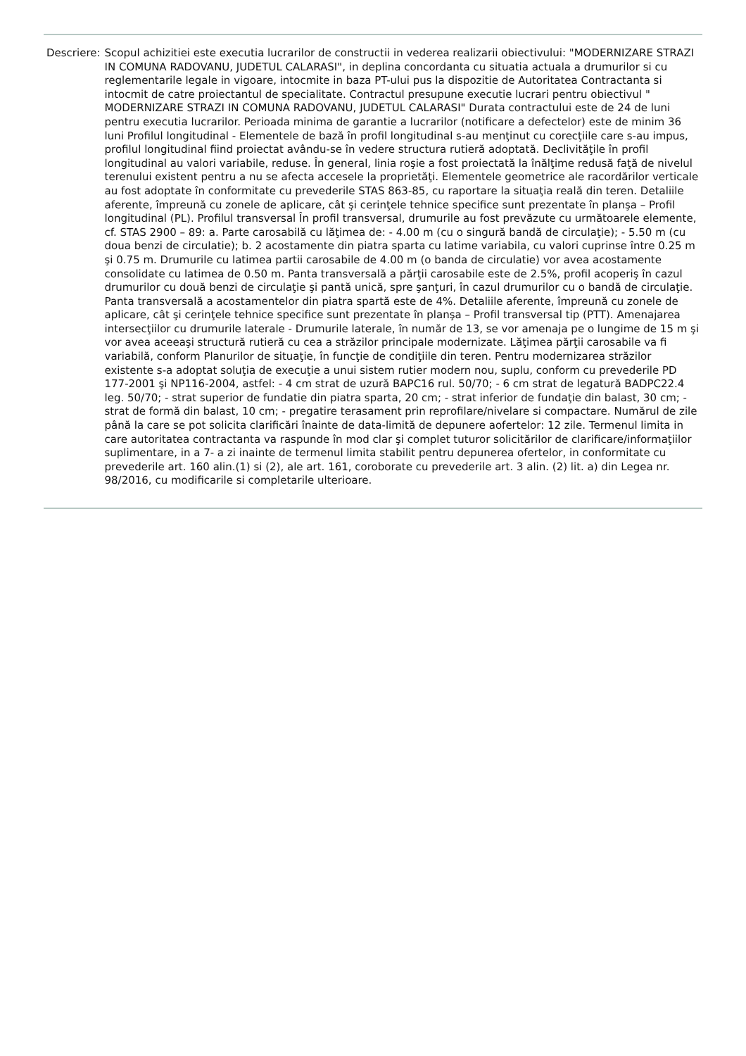| Descriere: | Scopul achizitiei este executia lucrarilor de constructii in vederea realizarii obiectivului: "MODERNIZARE STRAZI IN COMUNA RADOVANU, JUDETUL CALARASI", in deplina concordanta cu situatia actuala a drumurilor si cu reglementarile legale in vigoare, intocmite in baza PT-ului pus la dispozitie de Autoritatea Contractanta si intocmit de catre proiectantul de specialitate. Contractul presupune executie lucrari pentru obiectivul " MODERNIZARE STRAZI IN COMUNA RADOVANU, JUDETUL CALARASI" Durata contractului este de 24 de luni pentru executia lucrarilor. Perioada minima de garantie a lucrarilor (notificare a defectelor) este de minim 36 luni Profilul longitudinal - Elementele de bază în profil longitudinal s-au menţinut cu corecţiile care s-au impus, profilul longitudinal fiind proiectat avându-se în vedere structura rutieră adoptată. Declivităţile în profil longitudinal au valori variabile, reduse. În general, linia roşie a fost proiectată la înălţime redusă faţă de nivelul terenului existent pentru a nu se afecta accesele la proprietăţi. Elementele geometrice ale racordărilor verticale au fost adoptate în conformitate cu prevederile STAS 863-85, cu raportare la situaţia reală din teren. Detaliile aferente, împreună cu zonele de aplicare, cât şi cerinţele tehnice specifice sunt prezentate în planşa – Profil longitudinal (PL). Profilul transversal În profil transversal, drumurile au fost prevăzute cu următoarele elemente, cf. STAS 2900 – 89: a. Parte carosabilă cu lăţimea de: - 4.00 m (cu o singură bandă de circulaţie); - 5.50 m (cu doua benzi de circulatie); b. 2 acostamente din piatra sparta cu latime variabila, cu valori cuprinse între 0.25 m şi 0.75 m. Drumurile cu latimea partii carosabile de 4.00 m (o banda de circulatie) vor avea acostamente consolidate cu latimea de 0.50 m. Panta transversală a părţii carosabile este de 2.5%, profil acoperiş în cazul drumurilor cu două benzi de circulaţie şi pantă unică, spre şanţuri, în cazul drumurilor cu o bandă de circulaţie. Panta transversală a acostamentelor din piatra spartă este de 4%. Detaliile aferente, împreună cu zonele de aplicare, cât şi cerinţele tehnice specifice sunt prezentate în planşa – Profil transversal tip (PTT). Amenajarea intersecţiilor cu drumurile laterale - Drumurile laterale, în număr de 13, se vor amenaja pe o lungime de 15 m şi vor avea aceeaşi structură rutieră cu cea a străzilor principale modernizate. Lăţimea părţii carosabile va fi variabilă, conform Planurilor de situaţie, în funcţie de condiţiile din teren. Pentru modernizarea străzilor existente s-a adoptat soluţia de execuţie a unui sistem rutier modern nou, suplu, conform cu prevederile PD 177-2001 şi NP116-2004, astfel: - 4 cm strat de uzură BAPC16 rul. 50/70; - 6 cm strat de legatură BADPC22.4 leg. 50/70; - strat superior de fundatie din piatra sparta, 20 cm; - strat inferior de fundaţie din balast, 30 cm; - strat de formă din balast, 10 cm; - pregatire terasament prin reprofilare/nivelare si compactare. Numărul de zile până la care se pot solicita clarificări înainte de data-limită de depunere aofertelor: 12 zile. Termenul limita in care autoritatea contractanta va raspunde în mod clar şi complet tuturor solicitărilor de clarificare/informaţiilor suplimentare, in a 7- a zi inainte de termenul limita stabilit pentru depunerea ofertelor, in conformitate cu prevederile art. 160 alin.(1) si (2), ale art. 161, coroborate cu prevederile art. 3 alin. (2) lit. a) din Legea nr. 98/2016, cu modificarile si completarile ulterioare. |